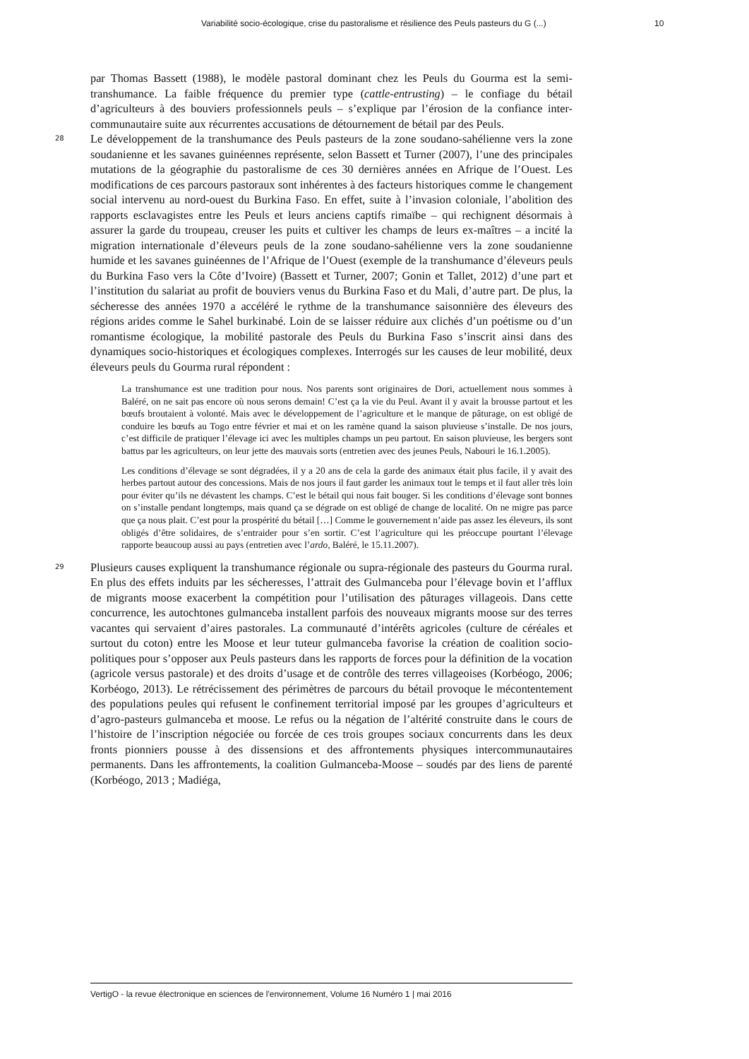Variabilité socio-écologique, crise du pastoralisme et résilience des Peuls pasteurs du G (...) 10
par Thomas Bassett (1988), le modèle pastoral dominant chez les Peuls du Gourma est la semi-transhumance. La faible fréquence du premier type (cattle-entrusting) – le confiage du bétail d’agriculteurs à des bouviers professionnels peuls – s’explique par l’érosion de la confiance inter-communautaire suite aux récurrentes accusations de détournement de bétail par des Peuls.
28
Le développement de la transhumance des Peuls pasteurs de la zone soudano-sahélienne vers la zone soudanienne et les savanes guinéennes représente, selon Bassett et Turner (2007), l’une des principales mutations de la géographie du pastoralisme de ces 30 dernières années en Afrique de l’Ouest. Les modifications de ces parcours pastoraux sont inhérentes à des facteurs historiques comme le changement social intervenu au nord-ouest du Burkina Faso. En effet, suite à l’invasion coloniale, l’abolition des rapports esclavagistes entre les Peuls et leurs anciens captifs rimaïbe – qui rechignent désormais à assurer la garde du troupeau, creuser les puits et cultiver les champs de leurs ex-maîtres – a incité la migration internationale d’éleveurs peuls de la zone soudano-sahélienne vers la zone soudanienne humide et les savanes guinéennes de l’Afrique de l’Ouest (exemple de la transhumance d’éleveurs peuls du Burkina Faso vers la Côte d’Ivoire) (Bassett et Turner, 2007; Gonin et Tallet, 2012) d’une part et l’institution du salariat au profit de bouviers venus du Burkina Faso et du Mali, d’autre part. De plus, la sécheresse des années 1970 a accéléré le rythme de la transhumance saisonnière des éleveurs des régions arides comme le Sahel burkinabé. Loin de se laisser réduire aux clichés d’un poétisme ou d’un romantisme écologique, la mobilité pastorale des Peuls du Burkina Faso s’inscrit ainsi dans des dynamiques socio-historiques et écologiques complexes. Interrogés sur les causes de leur mobilité, deux éleveurs peuls du Gourma rural répondent :
La transhumance est une tradition pour nous. Nos parents sont originaires de Dori, actuellement nous sommes à Baléré, on ne sait pas encore où nous serons demain! C’est ça la vie du Peul. Avant il y avait la brousse partout et les bœufs broutaient à volonté. Mais avec le développement de l’agriculture et le manque de pâturage, on est obligé de conduire les bœufs au Togo entre février et mai et on les ramène quand la saison pluvieuse s’installe. De nos jours, c’est difficile de pratiquer l’élevage ici avec les multiples champs un peu partout. En saison pluvieuse, les bergers sont battus par les agriculteurs, on leur jette des mauvais sorts (entretien avec des jeunes Peuls, Nabouri le 16.1.2005).
Les conditions d’élevage se sont dégradées, il y a 20 ans de cela la garde des animaux était plus facile, il y avait des herbes partout autour des concessions. Mais de nos jours il faut garder les animaux tout le temps et il faut aller très loin pour éviter qu’ils ne dévastent les champs. C’est le bétail qui nous fait bouger. Si les conditions d’élevage sont bonnes on s’installe pendant longtemps, mais quand ça se dégrade on est obligé de change de localité. On ne migre pas parce que ça nous plait. C’est pour la prospérité du bétail […] Comme le gouvernement n’aide pas assez les éleveurs, ils sont obligés d’être solidaires, de s’entraider pour s’en sortir. C’est l’agriculture qui les préoccupe pourtant l’élevage rapporte beaucoup aussi au pays (entretien avec l’ardo, Baléré, le 15.11.2007).
29
Plusieurs causes expliquent la transhumance régionale ou supra-régionale des pasteurs du Gourma rural. En plus des effets induits par les sécheresses, l’attrait des Gulmanceba pour l’élevage bovin et l’afflux de migrants moose exacerbent la compétition pour l’utilisation des pâturages villageois. Dans cette concurrence, les autochtones gulmanceba installent parfois des nouveaux migrants moose sur des terres vacantes qui servaient d’aires pastorales. La communauté d’intérêts agricoles (culture de céréales et surtout du coton) entre les Moose et leur tuteur gulmanceba favorise la création de coalition socio-politiques pour s’opposer aux Peuls pasteurs dans les rapports de forces pour la définition de la vocation (agricole versus pastorale) et des droits d’usage et de contrôle des terres villageoises (Korbéogo, 2006; Korbéogo, 2013). Le rétrécissement des périmètres de parcours du bétail provoque le mécontentement des populations peules qui refusent le confinement territorial imposé par les groupes d’agriculteurs et d’agro-pasteurs gulmanceba et moose. Le refus ou la négation de l’altérité construite dans le cours de l’histoire de l’inscription négociée ou forcée de ces trois groupes sociaux concurrents dans les deux fronts pionniers pousse à des dissensions et des affrontements physiques intercommunautaires permanents. Dans les affrontements, la coalition Gulmanceba-Moose – soudés par des liens de parenté (Korbéogo, 2013 ; Madiéga,
VertigO - la revue électronique en sciences de l'environnement, Volume 16 Numéro 1 | mai 2016